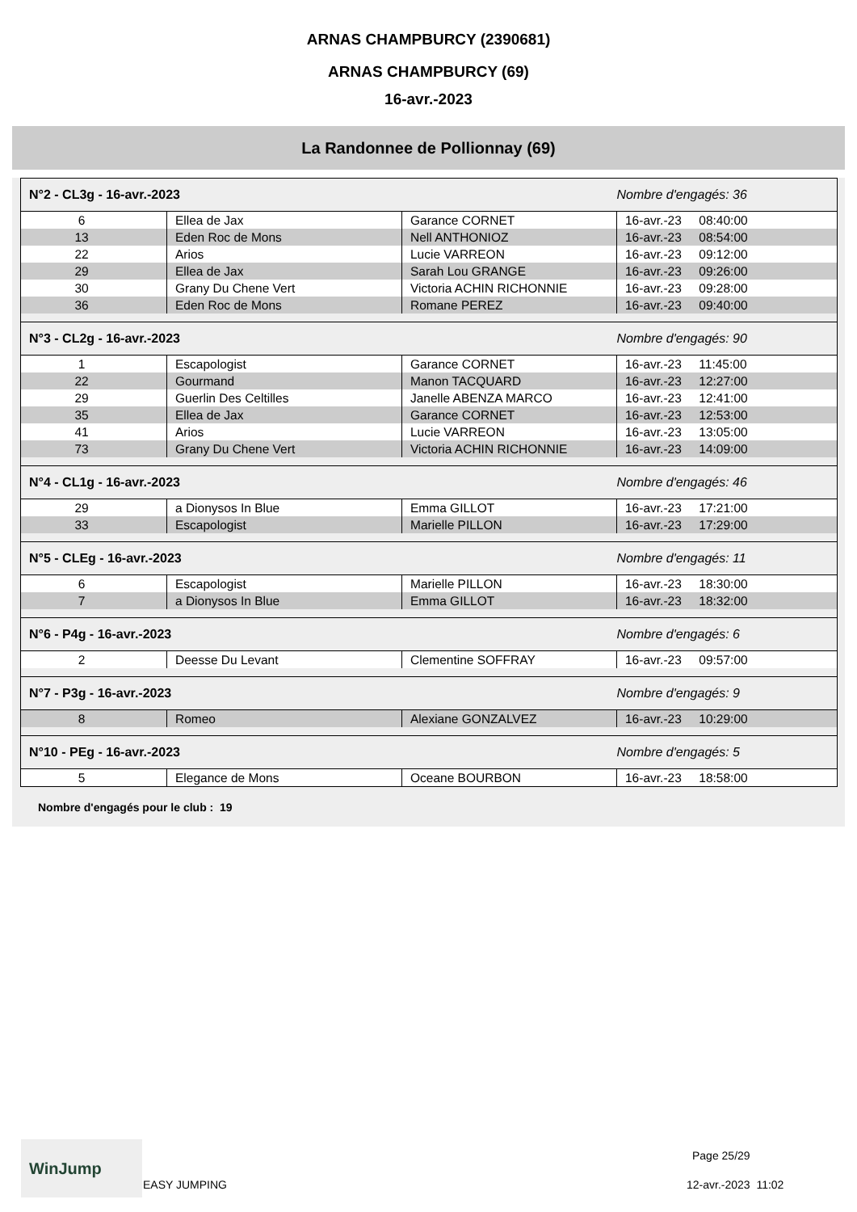ARNAS CHAMPBURCY (2390681)
ARNAS CHAMPBURCY (69)
16-avr.-2023
La Randonnee de Pollionnay (69)
| N°2 - CL3g - 16-avr.-2023 | | | Nombre d'engagés: 36 |
| 6 | Ellea de Jax | Garance CORNET | 16-avr.-23 08:40:00 |
| 13 | Eden Roc de Mons | Nell ANTHONIOZ | 16-avr.-23 08:54:00 |
| 22 | Arios | Lucie VARREON | 16-avr.-23 09:12:00 |
| 29 | Ellea de Jax | Sarah Lou GRANGE | 16-avr.-23 09:26:00 |
| 30 | Grany Du Chene Vert | Victoria ACHIN RICHONNIE | 16-avr.-23 09:28:00 |
| 36 | Eden Roc de Mons | Romane PEREZ | 16-avr.-23 09:40:00 |
| N°3 - CL2g - 16-avr.-2023 | | | Nombre d'engagés: 90 |
| 1 | Escapologist | Garance CORNET | 16-avr.-23 11:45:00 |
| 22 | Gourmand | Manon TACQUARD | 16-avr.-23 12:27:00 |
| 29 | Guerlin Des Celtilles | Janelle ABENZA MARCO | 16-avr.-23 12:41:00 |
| 35 | Ellea de Jax | Garance CORNET | 16-avr.-23 12:53:00 |
| 41 | Arios | Lucie VARREON | 16-avr.-23 13:05:00 |
| 73 | Grany Du Chene Vert | Victoria ACHIN RICHONNIE | 16-avr.-23 14:09:00 |
| N°4 - CL1g - 16-avr.-2023 | | | Nombre d'engagés: 46 |
| 29 | a Dionysos In Blue | Emma GILLOT | 16-avr.-23 17:21:00 |
| 33 | Escapologist | Marielle PILLON | 16-avr.-23 17:29:00 |
| N°5 - CLEg - 16-avr.-2023 | | | Nombre d'engagés: 11 |
| 6 | Escapologist | Marielle PILLON | 16-avr.-23 18:30:00 |
| 7 | a Dionysos In Blue | Emma GILLOT | 16-avr.-23 18:32:00 |
| N°6 - P4g - 16-avr.-2023 | | | Nombre d'engagés: 6 |
| 2 | Deesse Du Levant | Clementine SOFFRAY | 16-avr.-23 09:57:00 |
| N°7 - P3g - 16-avr.-2023 | | | Nombre d'engagés: 9 |
| 8 | Romeo | Alexiane GONZALVEZ | 16-avr.-23 10:29:00 |
| N°10 - PEg - 16-avr.-2023 | | | Nombre d'engagés: 5 |
| 5 | Elegance de Mons | Oceane BOURBON | 16-avr.-23 18:58:00 |
Nombre d'engagés pour le club : 19
WinJump
EASY JUMPING
Page 25/29
12-avr.-2023 11:02